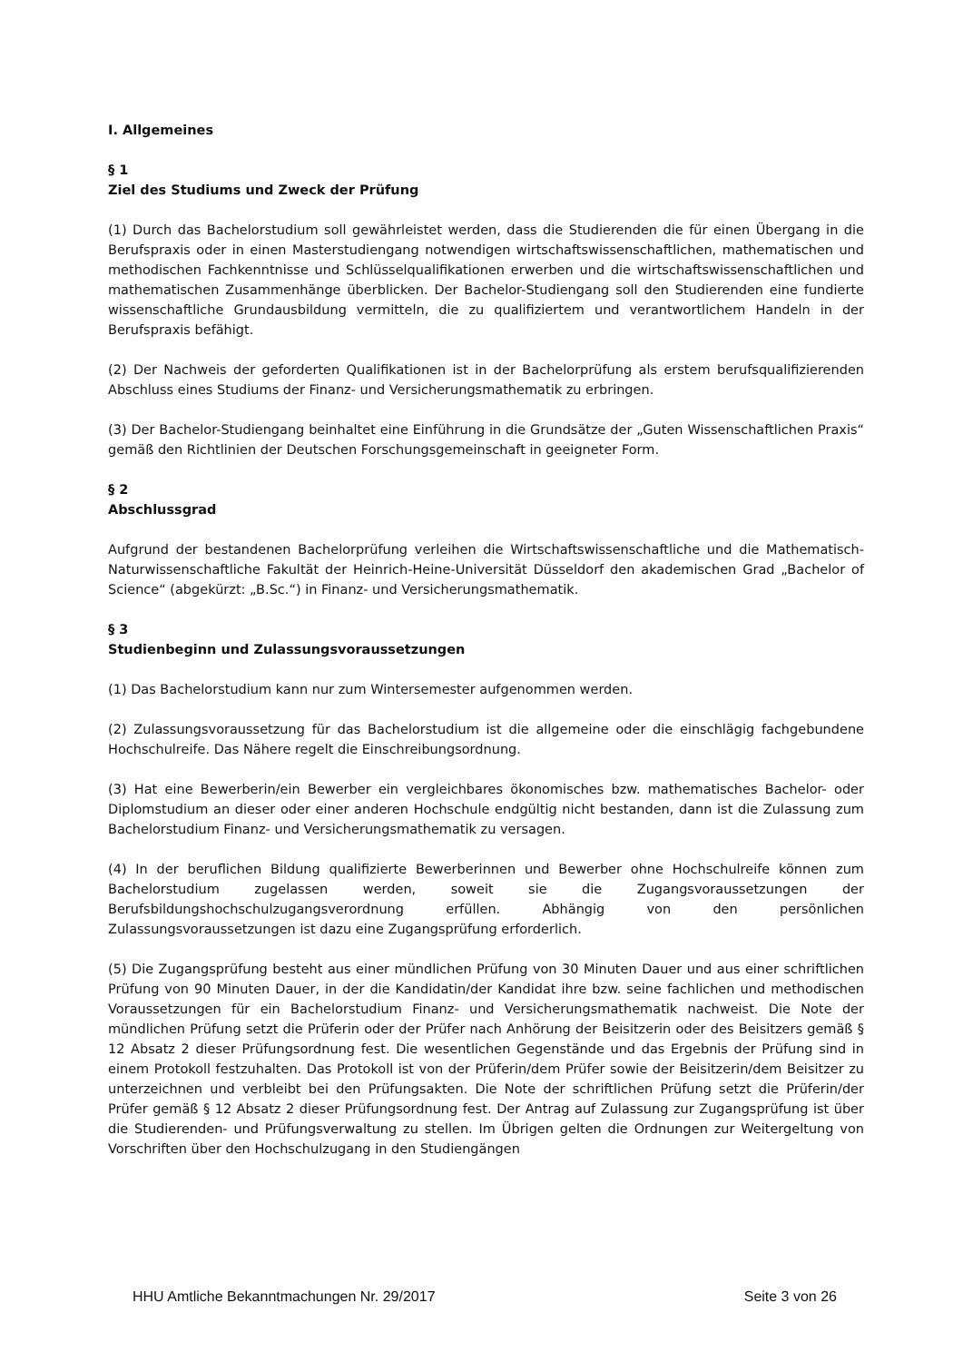I. Allgemeines
§ 1
Ziel des Studiums und Zweck der Prüfung
(1) Durch das Bachelorstudium soll gewährleistet werden, dass die Studierenden die für einen Übergang in die Berufspraxis oder in einen Masterstudiengang notwendigen wirtschaftswissenschaftlichen, mathematischen und methodischen Fachkenntnisse und Schlüsselqualifikationen erwerben und die wirtschaftswissenschaftlichen und mathematischen Zusammenhänge überblicken. Der Bachelor-Studiengang soll den Studierenden eine fundierte wissenschaftliche Grundausbildung vermitteln, die zu qualifiziertem und verantwortlichem Handeln in der Berufspraxis befähigt.
(2) Der Nachweis der geforderten Qualifikationen ist in der Bachelorprüfung als erstem berufsqualifizierenden Abschluss eines Studiums der Finanz- und Versicherungsmathematik zu erbringen.
(3) Der Bachelor-Studiengang beinhaltet eine Einführung in die Grundsätze der „Guten Wissenschaftlichen Praxis“ gemäß den Richtlinien der Deutschen Forschungsgemeinschaft in geeigneter Form.
§ 2
Abschlussgrad
Aufgrund der bestandenen Bachelorprüfung verleihen die Wirtschaftswissenschaftliche und die Mathematisch-Naturwissenschaftliche Fakultät der Heinrich-Heine-Universität Düsseldorf den akademischen Grad „Bachelor of Science“ (abgekürzt: „B.Sc.“) in Finanz- und Versicherungsmathematik.
§ 3
Studienbeginn und Zulassungsvoraussetzungen
(1) Das Bachelorstudium kann nur zum Wintersemester aufgenommen werden.
(2) Zulassungsvoraussetzung für das Bachelorstudium ist die allgemeine oder die einschlägig fachgebundene Hochschulreife. Das Nähere regelt die Einschreibungsordnung.
(3) Hat eine Bewerberin/ein Bewerber ein vergleichbares ökonomisches bzw. mathematisches Bachelor- oder Diplomstudium an dieser oder einer anderen Hochschule endgültig nicht bestanden, dann ist die Zulassung zum Bachelorstudium Finanz- und Versicherungsmathematik zu versagen.
(4) In der beruflichen Bildung qualifizierte Bewerberinnen und Bewerber ohne Hochschulreife können zum Bachelorstudium zugelassen werden, soweit sie die Zugangsvoraussetzungen der Berufsbildungshochschulzugangsverordnung erfüllen. Abhängig von den persönlichen Zulassungsvoraussetzungen ist dazu eine Zugangsprüfung erforderlich.
(5) Die Zugangsprüfung besteht aus einer mündlichen Prüfung von 30 Minuten Dauer und aus einer schriftlichen Prüfung von 90 Minuten Dauer, in der die Kandidatin/der Kandidat ihre bzw. seine fachlichen und methodischen Voraussetzungen für ein Bachelorstudium Finanz- und Versicherungsmathematik nachweist. Die Note der mündlichen Prüfung setzt die Prüferin oder der Prüfer nach Anhörung der Beisitzerin oder des Beisitzers gemäß § 12 Absatz 2 dieser Prüfungsordnung fest. Die wesentlichen Gegenstände und das Ergebnis der Prüfung sind in einem Protokoll festzuhalten. Das Protokoll ist von der Prüferin/dem Prüfer sowie der Beisitzerin/dem Beisitzer zu unterzeichnen und verbleibt bei den Prüfungsakten. Die Note der schriftlichen Prüfung setzt die Prüferin/der Prüfer gemäß § 12 Absatz 2 dieser Prüfungsordnung fest. Der Antrag auf Zulassung zur Zugangsprüfung ist über die Studierenden- und Prüfungsverwaltung zu stellen. Im Übrigen gelten die Ordnungen zur Weitergeltung von Vorschriften über den Hochschulzugang in den Studiengängen
HHU Amtliche Bekanntmachungen Nr. 29/2017 Seite 3 von 26